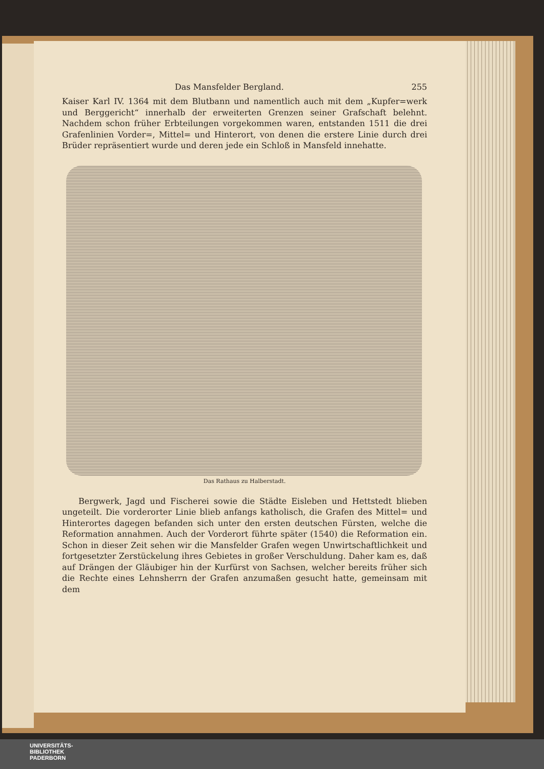Das Mansfelder Bergland. 255
Kaiser Karl IV. 1364 mit dem Blutbann und namentlich auch mit dem „Kupfer=werk und Berggericht“ innerhalb der erweiterten Grenzen seiner Grafschaft belehnt. Nachdem schon früher Erbteilungen vorgekommen waren, entstanden 1511 die drei Grafenlinien Vorder=, Mittel= und Hinterort, von denen die erstere Linie durch drei Brüder repräsentiert wurde und deren jede ein Schloß in Mansfeld innehatte.
Das Rathaus zu Halberstadt.
Bergwerk, Jagd und Fischerei sowie die Städte Eisleben und Hettstedt blieben ungeteilt. Die vorderorter Linie blieb anfangs katholisch, die Grafen des Mittel= und Hinterortes dagegen befanden sich unter den ersten deutschen Fürsten, welche die Reformation annahmen. Auch der Vorderort führte später (1540) die Reformation ein. Schon in dieser Zeit sehen wir die Mansfelder Grafen wegen Unwirtschaftlichkeit und fortgesetzter Zerstückelung ihres Gebietes in großer Verschuldung. Daher kam es, daß auf Drängen der Gläubiger hin der Kurfürst von Sachsen, welcher bereits früher sich die Rechte eines Lehnsherrn der Grafen anzumaßen gesucht hatte, gemeinsam mit dem
UNIVERSITÄTS-
BIBLIOTHEK
PADERBORN